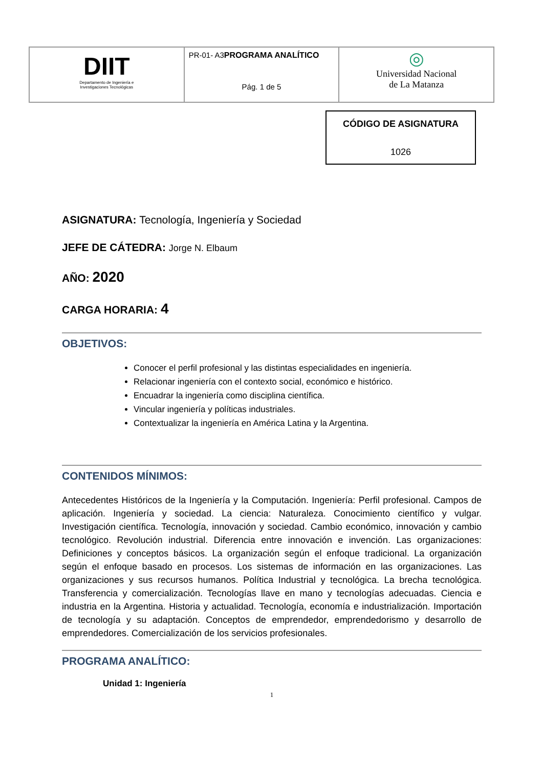| DIIT Departamento de Ingeniería e Investigaciones Tecnológicas | PR-01- A3 PROGRAMA ANALÍTICO Pág. 1 de 5 | ◎ Universidad Nacional de La Matanza |
CÓDIGO DE ASIGNATURA
1026
ASIGNATURA: Tecnología, Ingeniería y Sociedad
JEFE DE CÁTEDRA: Jorge N. Elbaum
AÑO: 2020
CARGA HORARIA: 4
OBJETIVOS:
Conocer el perfil profesional y las distintas especialidades en ingeniería.
Relacionar ingeniería con el contexto social, económico e histórico.
Encuadrar la ingeniería como disciplina científica.
Vincular ingeniería y políticas industriales.
Contextualizar la ingeniería en América Latina y la Argentina.
CONTENIDOS MÍNIMOS:
Antecedentes Históricos de la Ingeniería y la Computación. Ingeniería: Perfil profesional. Campos de aplicación. Ingeniería y sociedad. La ciencia: Naturaleza. Conocimiento científico y vulgar. Investigación científica. Tecnología, innovación y sociedad. Cambio económico, innovación y cambio tecnológico. Revolución industrial. Diferencia entre innovación e invención. Las organizaciones: Definiciones y conceptos básicos. La organización según el enfoque tradicional. La organización según el enfoque basado en procesos. Los sistemas de información en las organizaciones. Las organizaciones y sus recursos humanos. Política Industrial y tecnológica. La brecha tecnológica. Transferencia y comercialización. Tecnologías llave en mano y tecnologías adecuadas. Ciencia e industria en la Argentina. Historia y actualidad. Tecnología, economía e industrialización. Importación de tecnología y su adaptación. Conceptos de emprendedor, emprendedorismo y desarrollo de emprendedores. Comercialización de los servicios profesionales.
PROGRAMA ANALÍTICO:
Unidad 1: Ingeniería
1